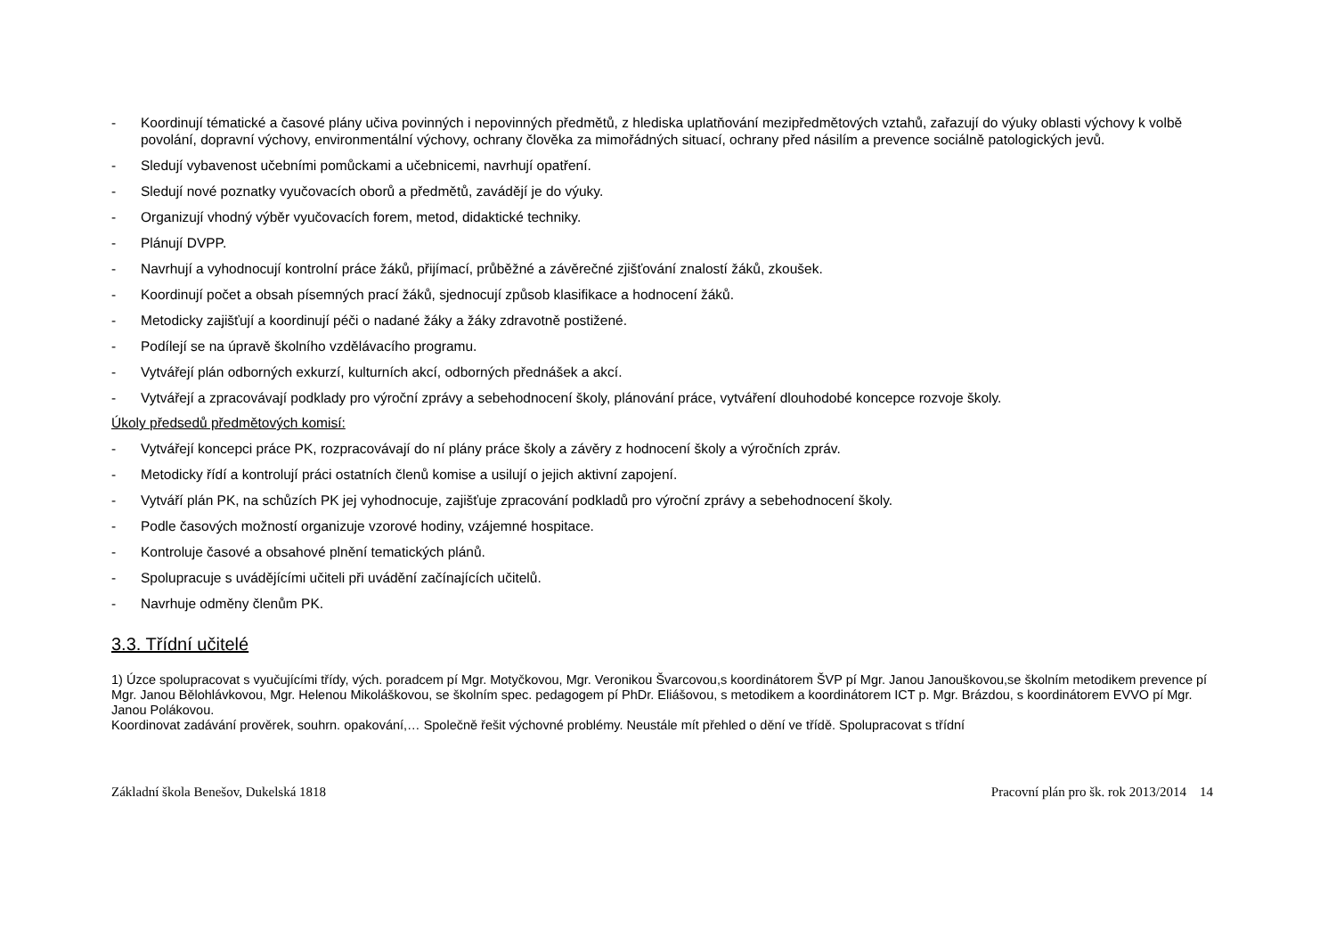- Koordinují tématické a časové plány učiva povinných i nepovinných předmětů, z hlediska uplatňování mezipředmětových vztahů, zařazují do výuky oblasti výchovy k volbě povolání, dopravní výchovy, environmentální výchovy, ochrany člověka za mimořádných situací, ochrany před násilím a prevence sociálně patologických jevů.
- Sledují vybavenost učebními pomůckami a učebnicemi, navrhují opatření.
- Sledují nové poznatky vyučovacích oborů a předmětů, zavádějí je do výuky.
- Organizují vhodný výběr vyučovacích forem, metod, didaktické techniky.
- Plánují DVPP.
- Navrhují a vyhodnocují kontrolní práce žáků, přijímací, průběžné a závěrečné zjišťování znalostí žáků, zkoušek.
- Koordinují počet a obsah písemných prací žáků, sjednocují způsob klasifikace a hodnocení žáků.
- Metodicky zajišťují a koordinují péči o nadané žáky a žáky zdravotně postižené.
- Podílejí se na úpravě školního vzdělávacího programu.
- Vytvářejí plán odborných exkurzí, kulturních akcí, odborných přednášek a akcí.
- Vytvářejí a zpracovávají podklady pro výroční zprávy a sebehodnocení školy, plánování práce, vytváření dlouhodobé koncepce rozvoje školy.
Úkoly předsedů předmětových komisí:
- Vytvářejí koncepci práce PK, rozpracovávají do ní plány práce školy a závěry z hodnocení školy a výročních zpráv.
- Metodicky řídí a kontrolují práci ostatních členů komise a usilují o jejich aktivní zapojení.
- Vytváří plán PK, na schůzích PK jej vyhodnocuje, zajišťuje zpracování podkladů pro výroční zprávy a sebehodnocení školy.
- Podle časových možností organizuje vzorové hodiny, vzájemné hospitace.
- Kontroluje časové a obsahové plnění tematických plánů.
- Spolupracuje s uvádějícími učiteli při uvádění začínajících učitelů.
- Navrhuje odměny členům PK.
3.3. Třídní učitelé
1) Úzce spolupracovat s vyučujícími třídy, vých. poradcem pí Mgr. Motyčkovou, Mgr. Veronikou Švarcovou,s koordinátorem ŠVP pí Mgr. Janou Janouškovou,se školním metodikem prevence pí Mgr. Janou Bělohlávkovou, Mgr. Helenou Mikoláškovou, se školním spec. pedagogem pí PhDr. Eliášovou, s metodikem a koordinátorem ICT p. Mgr. Brázdou, s koordinátorem EVVO pí Mgr. Janou Polákovou.
Koordinovat zadávání prověrek, souhrn. opakování,… Společně řešit výchovné problémy. Neustále mít přehled o dění ve třídě. Spolupracovat s třídní
Základní škola Benešov, Dukelská 1818 Pracovní plán pro šk. rok 2013/2014 14